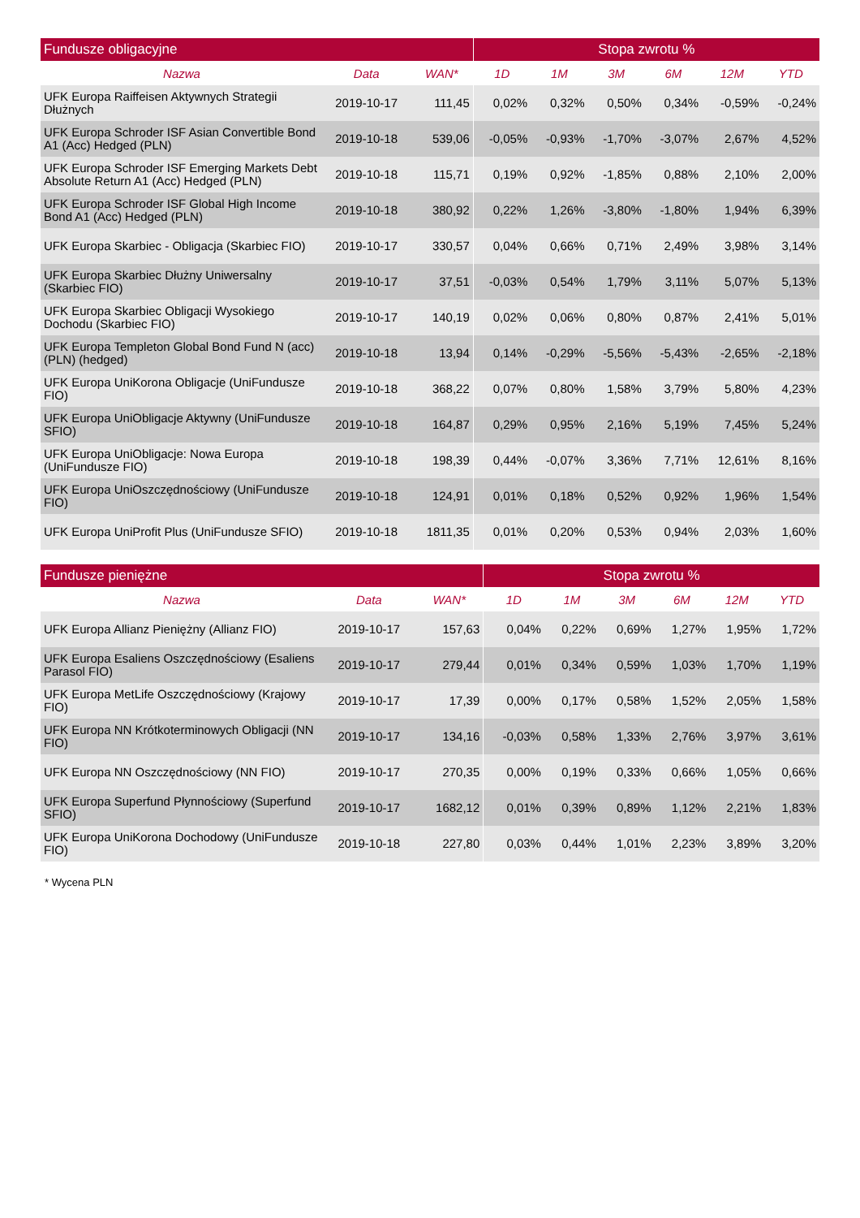| Fundusze obligacyjne | | | Stopa zwrotu % | | | | | |
| --- | --- | --- | --- | --- | --- | --- | --- | --- |
| Nazwa | Data | WAN* | 1D | 1M | 3M | 6M | 12M | YTD |
| UFK Europa Raiffeisen Aktywnych Strategii Dłużnych | 2019-10-17 | 111,45 | 0,02% | 0,32% | 0,50% | 0,34% | -0,59% | -0,24% |
| UFK Europa Schroder ISF Asian Convertible Bond A1 (Acc) Hedged (PLN) | 2019-10-18 | 539,06 | -0,05% | -0,93% | -1,70% | -3,07% | 2,67% | 4,52% |
| UFK Europa Schroder ISF Emerging Markets Debt Absolute Return A1 (Acc) Hedged (PLN) | 2019-10-18 | 115,71 | 0,19% | 0,92% | -1,85% | 0,88% | 2,10% | 2,00% |
| UFK Europa Schroder ISF Global High Income Bond A1 (Acc) Hedged (PLN) | 2019-10-18 | 380,92 | 0,22% | 1,26% | -3,80% | -1,80% | 1,94% | 6,39% |
| UFK Europa Skarbiec - Obligacja (Skarbiec FIO) | 2019-10-17 | 330,57 | 0,04% | 0,66% | 0,71% | 2,49% | 3,98% | 3,14% |
| UFK Europa Skarbiec Dłużny Uniwersalny (Skarbiec FIO) | 2019-10-17 | 37,51 | -0,03% | 0,54% | 1,79% | 3,11% | 5,07% | 5,13% |
| UFK Europa Skarbiec Obligacji Wysokiego Dochodu (Skarbiec FIO) | 2019-10-17 | 140,19 | 0,02% | 0,06% | 0,80% | 0,87% | 2,41% | 5,01% |
| UFK Europa Templeton Global Bond Fund N (acc) (PLN) (hedged) | 2019-10-18 | 13,94 | 0,14% | -0,29% | -5,56% | -5,43% | -2,65% | -2,18% |
| UFK Europa UniKorona Obligacje (UniFundusze FIO) | 2019-10-18 | 368,22 | 0,07% | 0,80% | 1,58% | 3,79% | 5,80% | 4,23% |
| UFK Europa UniObligacje Aktywny (UniFundusze SFIO) | 2019-10-18 | 164,87 | 0,29% | 0,95% | 2,16% | 5,19% | 7,45% | 5,24% |
| UFK Europa UniObligacje: Nowa Europa (UniFundusze FIO) | 2019-10-18 | 198,39 | 0,44% | -0,07% | 3,36% | 7,71% | 12,61% | 8,16% |
| UFK Europa UniOszczędnościowy (UniFundusze FIO) | 2019-10-18 | 124,91 | 0,01% | 0,18% | 0,52% | 0,92% | 1,96% | 1,54% |
| UFK Europa UniProfit Plus (UniFundusze SFIO) | 2019-10-18 | 1811,35 | 0,01% | 0,20% | 0,53% | 0,94% | 2,03% | 1,60% |
| Fundusze pieniężne | | | Stopa zwrotu % | | | | | |
| --- | --- | --- | --- | --- | --- | --- | --- | --- |
| Nazwa | Data | WAN* | 1D | 1M | 3M | 6M | 12M | YTD |
| UFK Europa Allianz Pieniężny (Allianz FIO) | 2019-10-17 | 157,63 | 0,04% | 0,22% | 0,69% | 1,27% | 1,95% | 1,72% |
| UFK Europa Esaliens Oszczędnościowy (Esaliens Parasol FIO) | 2019-10-17 | 279,44 | 0,01% | 0,34% | 0,59% | 1,03% | 1,70% | 1,19% |
| UFK Europa MetLife Oszczędnościowy (Krajowy FIO) | 2019-10-17 | 17,39 | 0,00% | 0,17% | 0,58% | 1,52% | 2,05% | 1,58% |
| UFK Europa NN Krótkoterminowych Obligacji (NN FIO) | 2019-10-17 | 134,16 | -0,03% | 0,58% | 1,33% | 2,76% | 3,97% | 3,61% |
| UFK Europa NN Oszczędnościowy (NN FIO) | 2019-10-17 | 270,35 | 0,00% | 0,19% | 0,33% | 0,66% | 1,05% | 0,66% |
| UFK Europa Superfund Płynnościowy (Superfund SFIO) | 2019-10-17 | 1682,12 | 0,01% | 0,39% | 0,89% | 1,12% | 2,21% | 1,83% |
| UFK Europa UniKorona Dochodowy (UniFundusze FIO) | 2019-10-18 | 227,80 | 0,03% | 0,44% | 1,01% | 2,23% | 3,89% | 3,20% |
* Wycena PLN